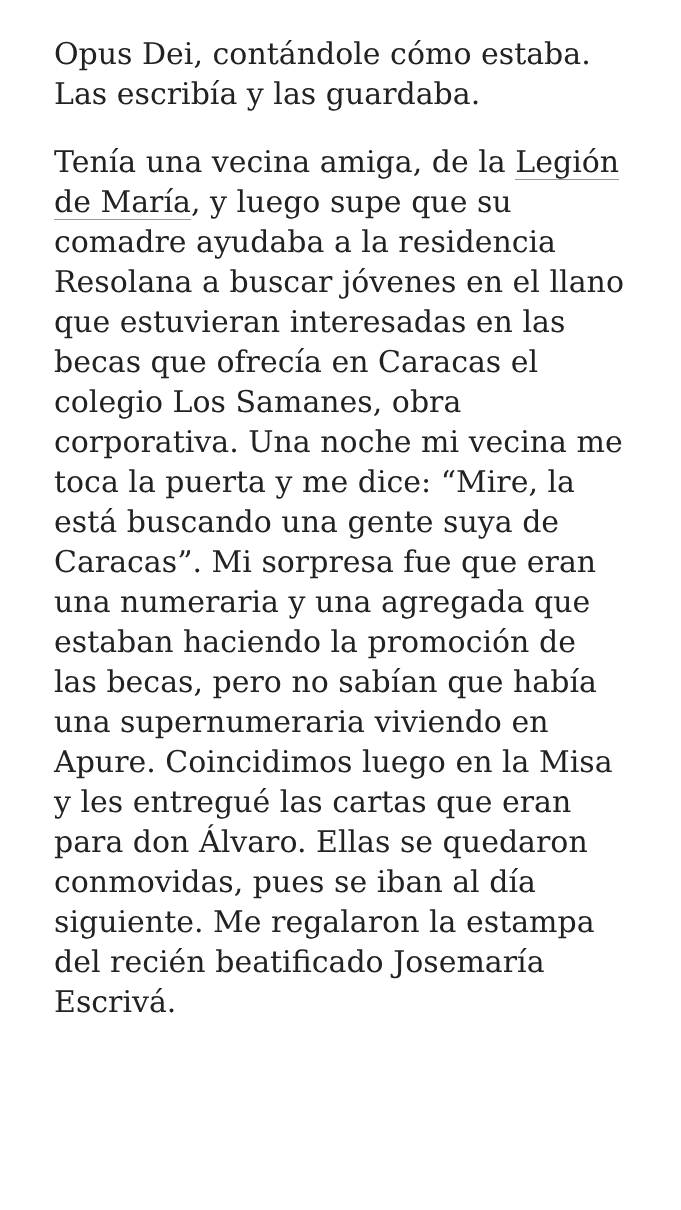Opus Dei, contándole cómo estaba. Las escribía y las guardaba.
Tenía una vecina amiga, de la Legión de María, y luego supe que su comadre ayudaba a la residencia Resolana a buscar jóvenes en el llano que estuvieran interesadas en las becas que ofrecía en Caracas el colegio Los Samanes, obra corporativa. Una noche mi vecina me toca la puerta y me dice: “Mire, la está buscando una gente suya de Caracas”. Mi sorpresa fue que eran una numeraria y una agregada que estaban haciendo la promoción de las becas, pero no sabían que había una supernumeraria viviendo en Apure. Coincidimos luego en la Misa y les entregué las cartas que eran para don Álvaro. Ellas se quedaron conmovidas, pues se iban al día siguiente. Me regalaron la estampa del recién beatificado Josemaría Escrivá.